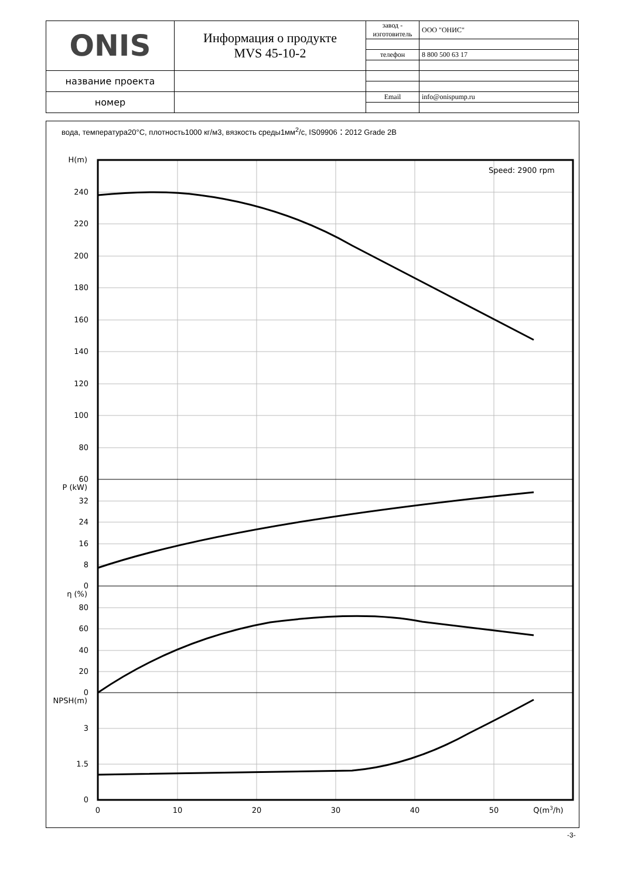| ONIS | Информация о продукте MVS 45-10-2 | завод - изготовитель | ООО "ОНИС" |
| | | телефон | 8 800 500 63 17 |
| название проекта | | | |
| номер | | Email | info@onispump.ru |
вода, температура20°C, плотность1000 кг/м3, вязкость среды1мм<sup>2</sup>/с, IS09906：2012 Grade 2B
Speed: 2900 rpm
H(m)
240
220
200
180
160
140
120
100
80
60
P (kW)
32
24
16
8
0
η (%)
80
60
40
20
0
NPSH(m)
3
1.5
0
0
10
20
30
40
50
Q(m3/h)
-3-